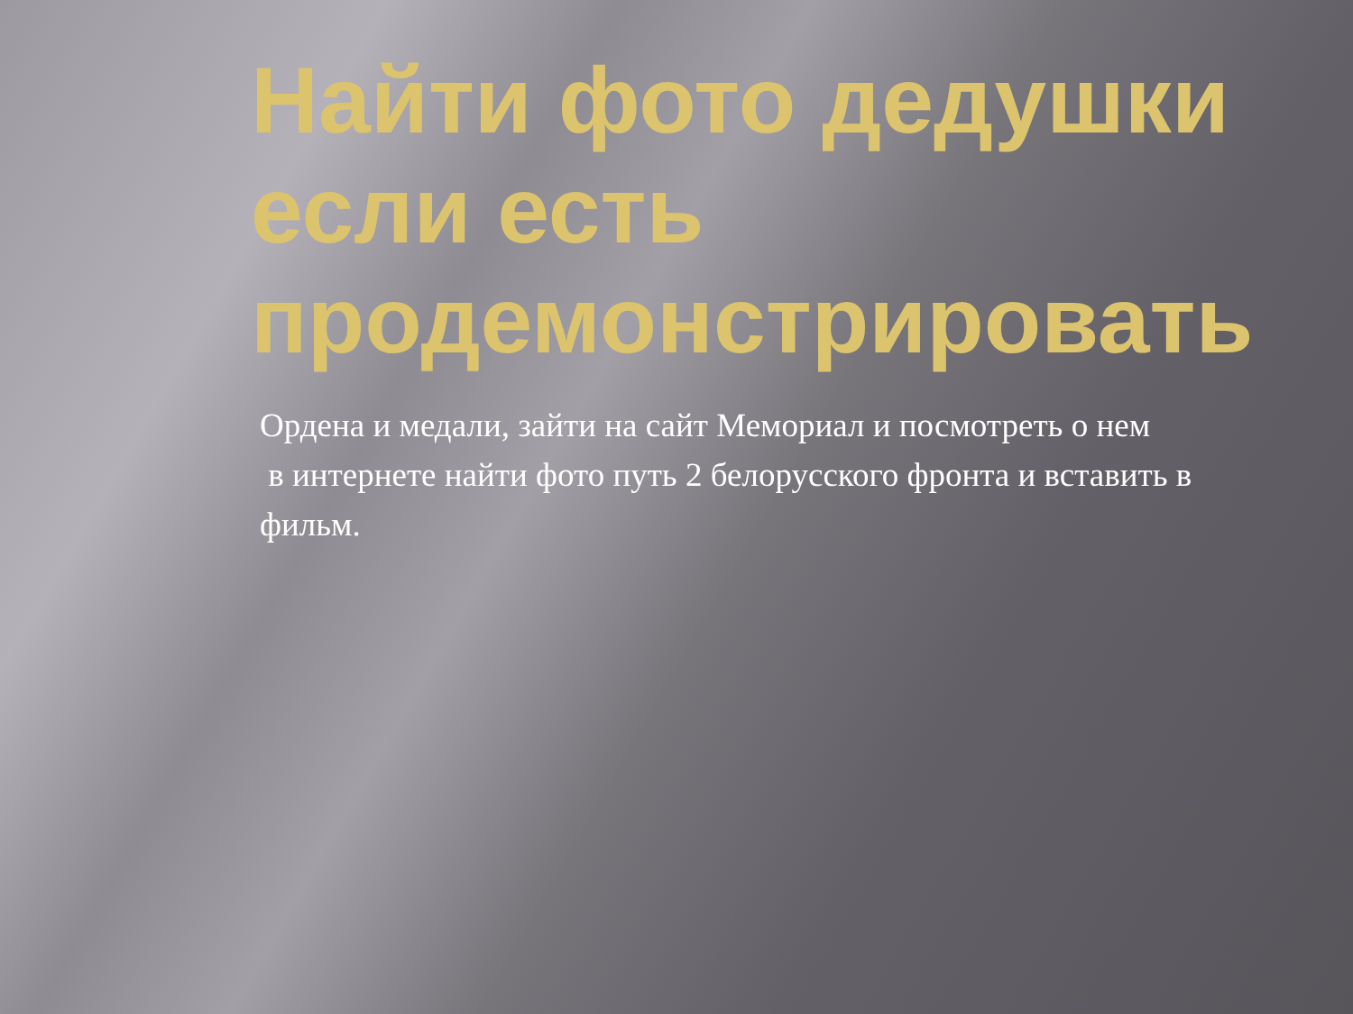Найти фото дедушки если есть продемонстрировать
Ордена и медали, зайти на сайт Мемориал и посмотреть о нем
в интернете найти фото путь 2 белорусского фронта и вставить в фильм.